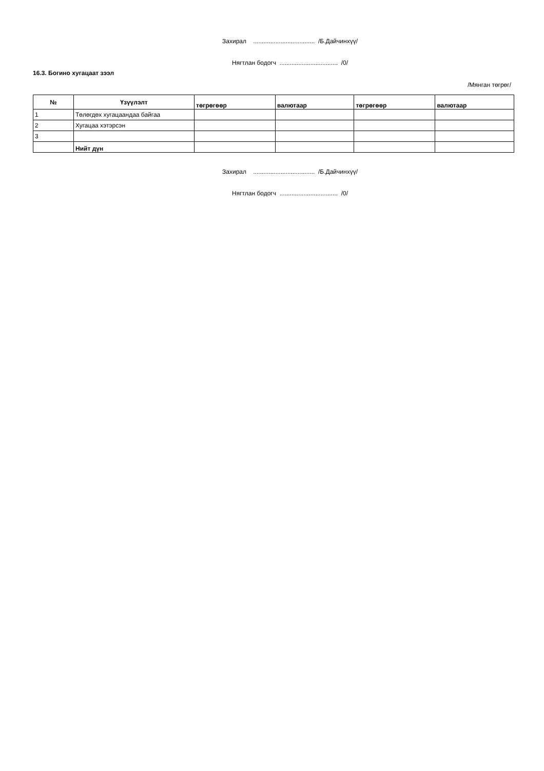Захирал .................................... /Б.Дайчинхүү/
Нягтлан бодогч .................................. /0/
16.3. Богино хугацаат зээл
/Мянган төгрөг/
| № | Үзүүлэлт | төгрөгөөр | валютаар | төгрөгөөр | валютаар |
| --- | --- | --- | --- | --- | --- |
| 1 | Төлөгдөх хугацаандаа байгаа | | | | |
| 2 | Хугацаа хэтэрсэн | | | | |
| 3 | | | | | |
| | Нийт дүн | | | | |
Захирал .................................... /Б.Дайчинхүү/
Нягтлан бодогч .................................. /0/